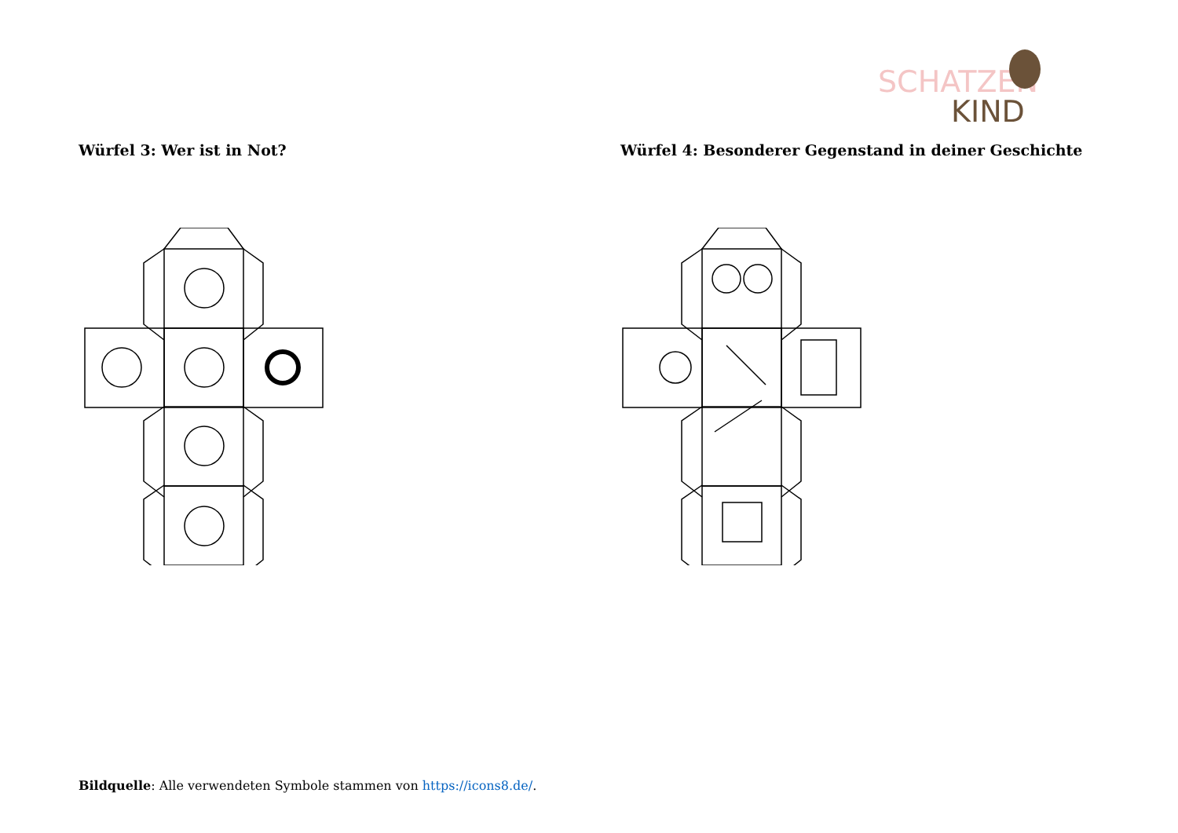SCHATZEN
KIND
Würfel 3: Wer ist in Not?
Würfel 4: Besonderer Gegenstand in deiner Geschichte
Bildquelle: Alle verwendeten Symbole stammen von https://icons8.de/.